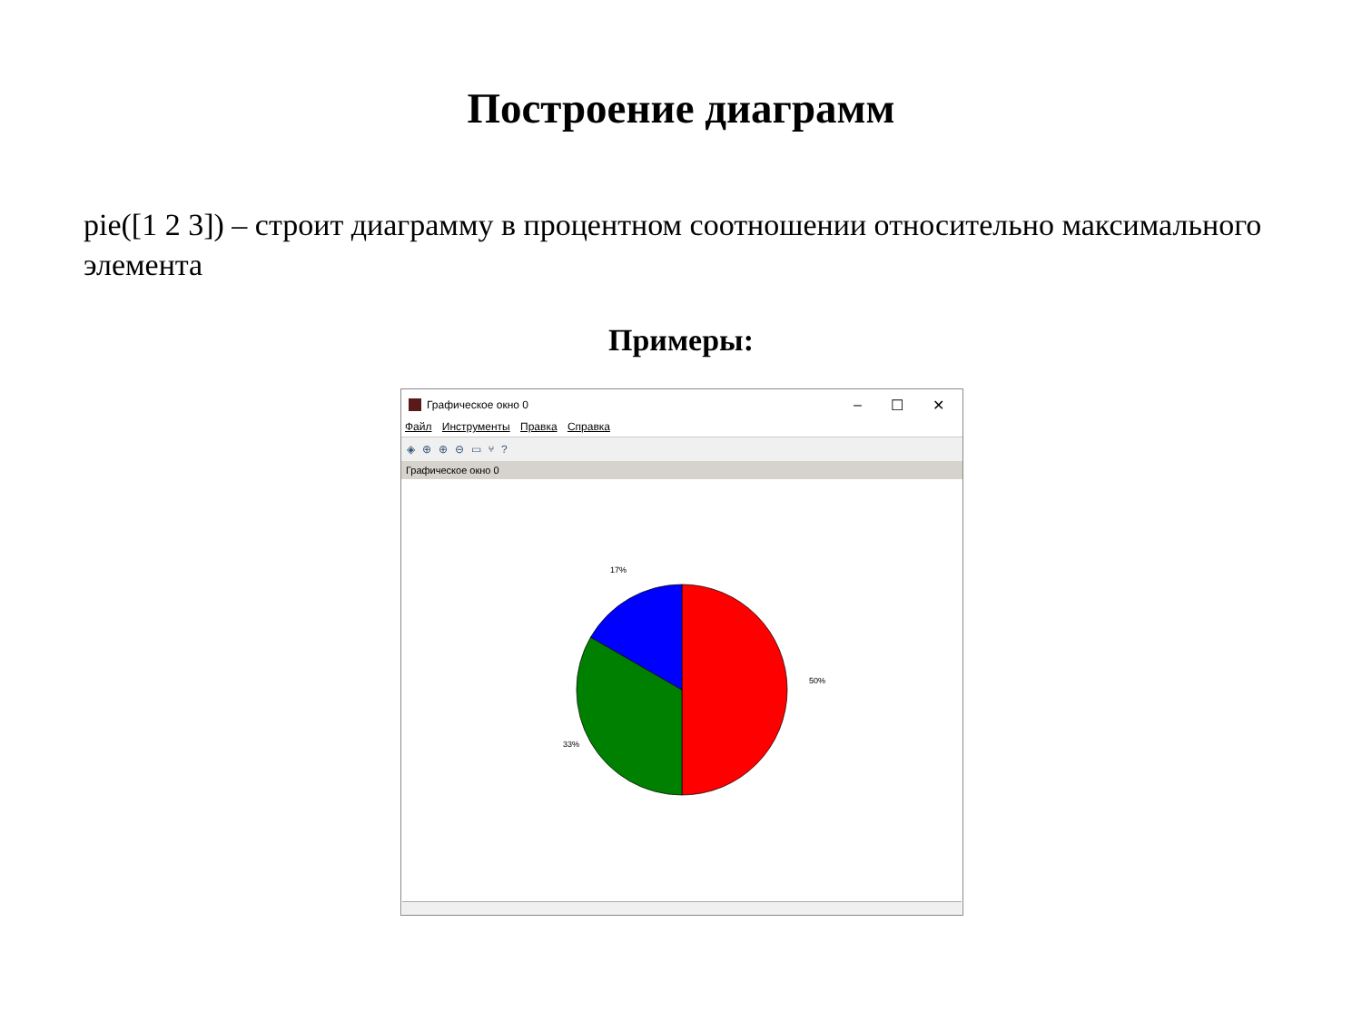Построение диаграмм
pie([1 2 3]) – строит диаграмму в процентном соотношении относительно максимального элемента
Примеры:
Графическое окно 0
– ☐ ✕
Файл Инструменты Правка Справка
◈ ⊕ ⊕ ⊖ ▭ ⑂?
Графическое окно 0
17%
50%
33%